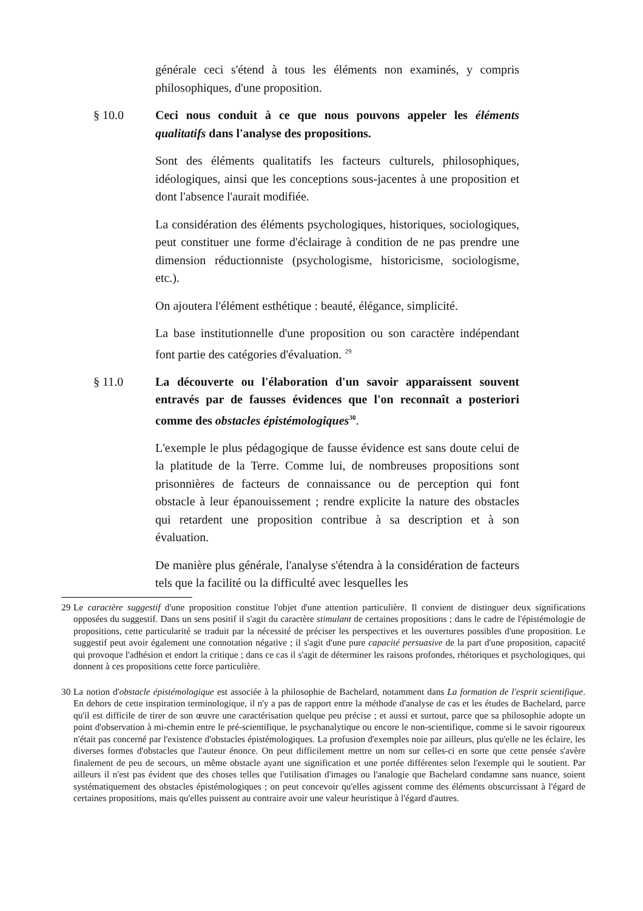générale ceci s'étend à tous les éléments non examinés, y compris philosophiques, d'une proposition.
§ 10.0 Ceci nous conduit à ce que nous pouvons appeler les éléments qualitatifs dans l'analyse des propositions.
Sont des éléments qualitatifs les facteurs culturels, philosophiques, idéologiques, ainsi que les conceptions sous-jacentes à une proposition et dont l'absence l'aurait modifiée.
La considération des éléments psychologiques, historiques, sociologiques, peut constituer une forme d'éclairage à condition de ne pas prendre une dimension réductionniste (psychologisme, historicisme, sociologisme, etc.).
On ajoutera l'élément esthétique : beauté, élégance, simplicité.
La base institutionnelle d'une proposition ou son caractère indépendant font partie des catégories d'évaluation. <sup>29</sup>
§ 11.0 La découverte ou l'élaboration d'un savoir apparaissent souvent entravés par de fausses évidences que l'on reconnaît a posteriori comme des obstacles épistémologiques<sup>30</sup>.
L'exemple le plus pédagogique de fausse évidence est sans doute celui de la platitude de la Terre. Comme lui, de nombreuses propositions sont prisonnières de facteurs de connaissance ou de perception qui font obstacle à leur épanouissement ; rendre explicite la nature des obstacles qui retardent une proposition contribue à sa description et à son évaluation.
De manière plus générale, l'analyse s'étendra à la considération de facteurs tels que la facilité ou la difficulté avec lesquelles les
29 Le caractère suggestif d'une proposition constitue l'objet d'une attention particulière. Il convient de distinguer deux significations opposées du suggestif. Dans un sens positif il s'agit du caractère stimulant de certaines propositions ; dans le cadre de l'épistémologie de propositions, cette particularité se traduit par la nécessité de préciser les perspectives et les ouvertures possibles d'une proposition. Le suggestif peut avoir également une connotation négative ; il s'agit d'une pure capacité persuasive de la part d'une proposition, capacité qui provoque l'adhésion et endort la critique ; dans ce cas il s'agit de déterminer les raisons profondes, rhétoriques et psychologiques, qui donnent à ces propositions cette force particulière.
30 La notion d'obstacle épistémologique est associée à la philosophie de Bachelard, notamment dans La formation de l'esprit scientifique. En dehors de cette inspiration terminologique, il n'y a pas de rapport entre la méthode d'analyse de cas et les études de Bachelard, parce qu'il est difficile de tirer de son œuvre une caractérisation quelque peu précise ; et aussi et surtout, parce que sa philosophie adopte un point d'observation à mi-chemin entre le pré-scientifique, le psychanalytique ou encore le non-scientifique, comme si le savoir rigoureux n'était pas concerné par l'existence d'obstacles épistémologiques. La profusion d'exemples noie par ailleurs, plus qu'elle ne les éclaire, les diverses formes d'obstacles que l'auteur énonce. On peut difficilement mettre un nom sur celles-ci en sorte que cette pensée s'avère finalement de peu de secours, un même obstacle ayant une signification et une portée différentes selon l'exemple qui le soutient. Par ailleurs il n'est pas évident que des choses telles que l'utilisation d'images ou l'analogie que Bachelard condamne sans nuance, soient systématiquement des obstacles épistémologiques ; on peut concevoir qu'elles agissent comme des éléments obscurcissant à l'égard de certaines propositions, mais qu'elles puissent au contraire avoir une valeur heuristique à l'égard d'autres.